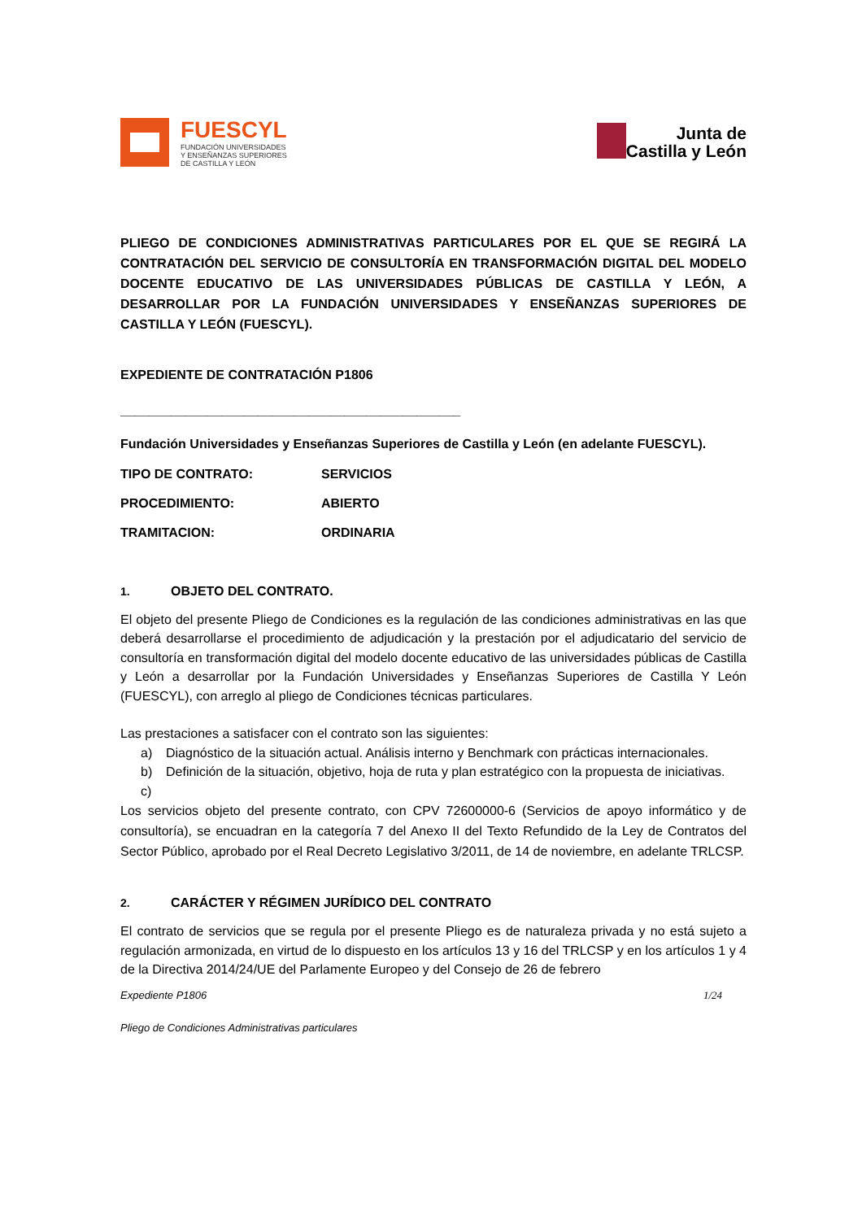FUESCYL
FUNDACIÓN UNIVERSIDADES
Y ENSEÑANZAS SUPERIORES
DE CASTILLA Y LEÓN
Junta de
Castilla y León
PLIEGO DE CONDICIONES ADMINISTRATIVAS PARTICULARES POR EL QUE SE REGIRÁ LA CONTRATACIÓN DEL SERVICIO DE CONSULTORÍA EN TRANSFORMACIÓN DIGITAL DEL MODELO DOCENTE EDUCATIVO DE LAS UNIVERSIDADES PÚBLICAS DE CASTILLA Y LEÓN, A DESARROLLAR POR LA FUNDACIÓN UNIVERSIDADES Y ENSEÑANZAS SUPERIORES DE CASTILLA Y LEÓN (FUESCYL).
EXPEDIENTE DE CONTRATACIÓN P1806
_______________________________________________
Fundación Universidades y Enseñanzas Superiores de Castilla y León (en adelante FUESCYL).
TIPO DE CONTRATO: SERVICIOS
PROCEDIMIENTO: ABIERTO
TRAMITACION: ORDINARIA
1. OBJETO DEL CONTRATO.
El objeto del presente Pliego de Condiciones es la regulación de las condiciones administrativas en las que deberá desarrollarse el procedimiento de adjudicación y la prestación por el adjudicatario del servicio de consultoría en transformación digital del modelo docente educativo de las universidades públicas de Castilla y León a desarrollar por la Fundación Universidades y Enseñanzas Superiores de Castilla Y León (FUESCYL), con arreglo al pliego de Condiciones técnicas particulares.
Las prestaciones a satisfacer con el contrato son las siguientes:
a) Diagnóstico de la situación actual. Análisis interno y Benchmark con prácticas internacionales.
b) Definición de la situación, objetivo, hoja de ruta y plan estratégico con la propuesta de iniciativas.
c)
Los servicios objeto del presente contrato, con CPV 72600000-6 (Servicios de apoyo informático y de consultoría), se encuadran en la categoría 7 del Anexo II del Texto Refundido de la Ley de Contratos del Sector Público, aprobado por el Real Decreto Legislativo 3/2011, de 14 de noviembre, en adelante TRLCSP.
2. CARÁCTER Y RÉGIMEN JURÍDICO DEL CONTRATO
El contrato de servicios que se regula por el presente Pliego es de naturaleza privada y no está sujeto a regulación armonizada, en virtud de lo dispuesto en los artículos 13 y 16 del TRLCSP y en los artículos 1 y 4 de la Directiva 2014/24/UE del Parlamente Europeo y del Consejo de 26 de febrero
Expediente P1806 1/24
Pliego de Condiciones Administrativas particulares